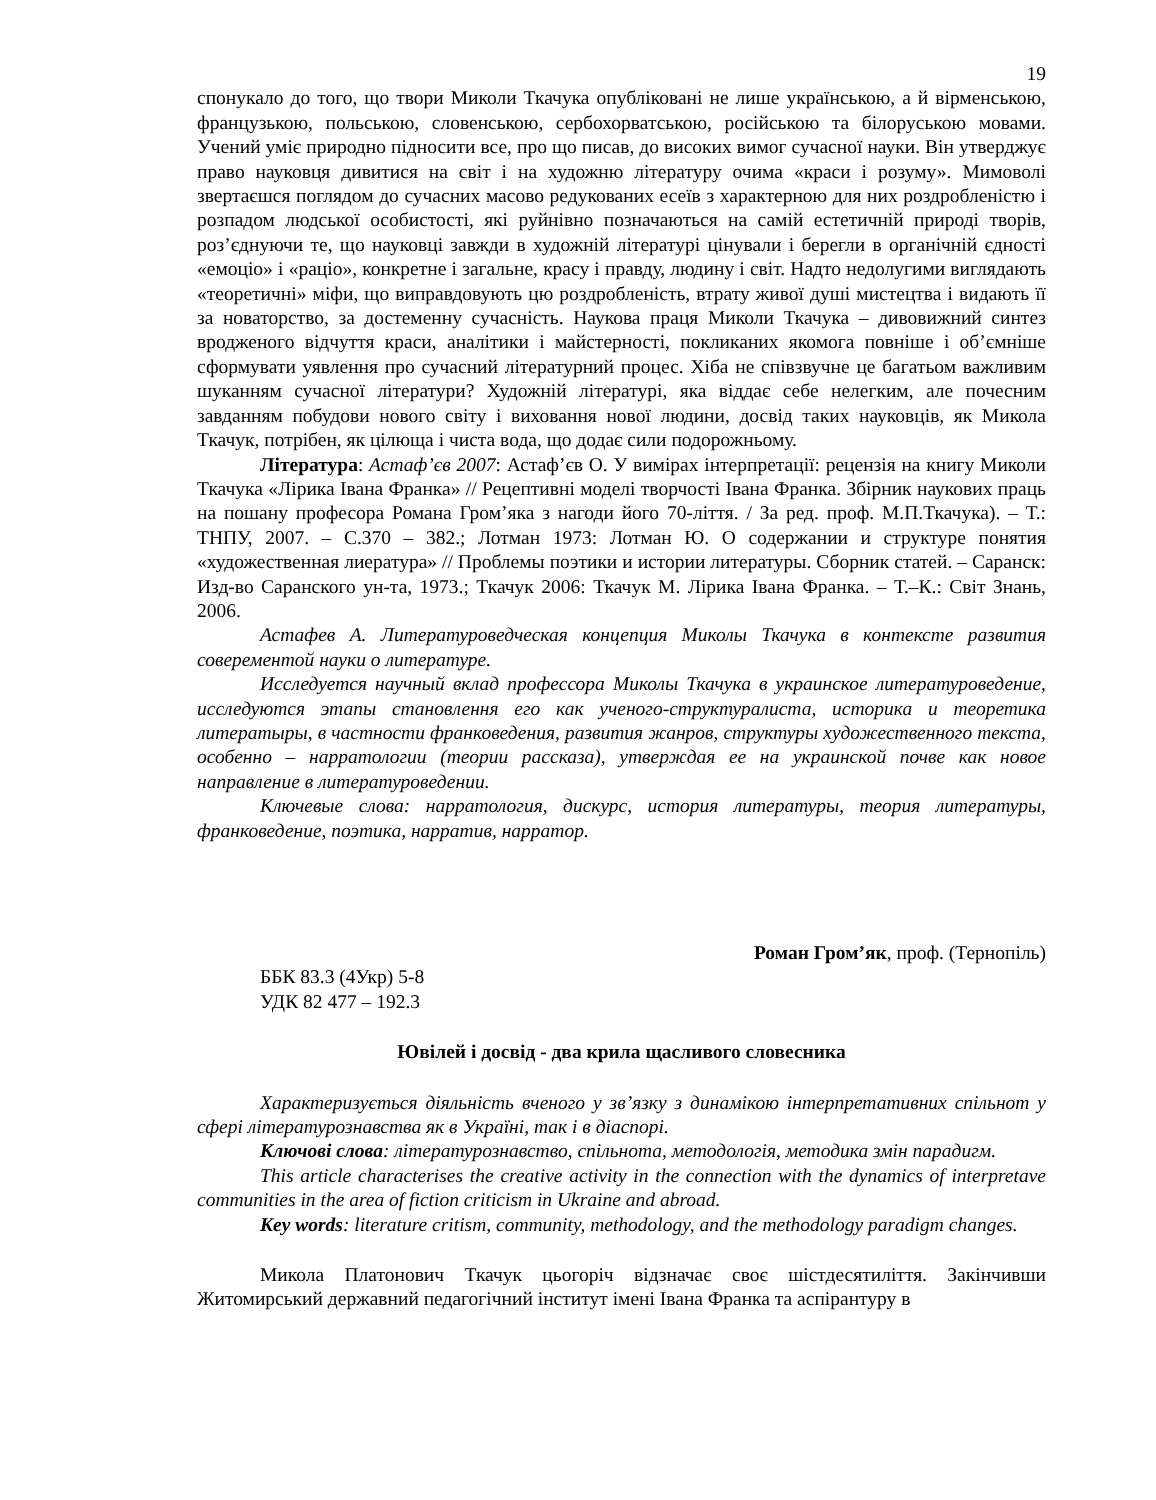19
спонукало до того, що твори Миколи Ткачука опубліковані не лише українською, а й вірменською, французькою, польською, словенською, сербохорватською, російською та білоруською мовами. Учений уміє природно підносити все, про що писав, до високих вимог сучасної науки. Він утверджує право науковця дивитися на світ і на художню літературу очима «краси і розуму». Мимоволі звертаєшся поглядом до сучасних масово редукованих есеїв з характерною для них роздробленістю і розпадом людської особистості, які руйнівно позначаються на самій естетичній природі творів, роз’єднуючи те, що науковці завжди в художній літературі цінували і берегли в органічній єдності «емоціо» і «раціо», конкретне і загальне, красу і правду, людину і світ. Надто недолугими виглядають «теоретичні» міфи, що виправдовують цю роздробленість, втрату живої душі мистецтва і видають її за новаторство, за достеменну сучасність. Наукова праця Миколи Ткачука – дивовижний синтез вродженого відчуття краси, аналітики і майстерності, покликаних якомога повніше і об’ємніше сформувати уявлення про сучасний літературний процес. Хіба не співзвучне це багатьом важливим шуканням сучасної літератури? Художній літературі, яка віддає себе нелегким, але почесним завданням побудови нового світу і виховання нової людини, досвід таких науковців, як Микола Ткачук, потрібен, як цілюща і чиста вода, що додає сили подорожньому.
Література: Астаф’єв 2007: Астаф’єв О. У вимірах інтерпретації: рецензія на книгу Миколи Ткачука «Лірика Івана Франка» // Рецептивні моделі творчості Івана Франка. Збірник наукових праць на пошану професора Романа Гром’яка з нагоди його 70-ліття. / За ред. проф. М.П.Ткачука). – Т.: ТНПУ, 2007. – С.370 – 382.; Лотман 1973: Лотман Ю. О содержании и структуре понятия «художественная лиература» // Проблемы поэтики и истории литературы. Сборник статей. – Саранск: Изд-во Саранского ун-та, 1973.; Ткачук 2006: Ткачук М. Лірика Івана Франка. – Т.–К.: Світ Знань, 2006.
Астафев А. Литературоведческая концепция Миколы Ткачука в контексте развития соверементой науки о литературе.
Исследуется научный вклад профессора Миколы Ткачука в украинское литературоведение, исследуются этапы становлення его как ученого-структуралиста, историка и теоретика литератыры, в частности франковедения, развития жанров, структуры художественного текста, особенно – нарратологии (теории рассказа), утверждая ее на украинской почве как новое направление в литературоведении.
Ключевые слова: нарратология, дискурс, история литературы, теория литературы, франковедение, поэтика, нарратив, нарратор.
Роман Гром’як, проф. (Тернопіль)
ББК 83.3 (4Укр) 5-8
УДК 82 477 – 192.3
Ювілей і досвід - два крила щасливого словесника
Характеризується діяльність вченого у зв’язку з динамікою інтерпретативних спільнот у сфері літературознавства як в Україні, так і в діаспорі.
Ключові слова: літературознавство, спільнота, методологія, методика змін парадигм.
This article characterises the creative activity in the connection with the dynamics of interpretave communities in the area of fiction criticism in Ukraine and abroad.
Key words: literature critism, community, methodology, and the methodology paradigm changes.
Микола Платонович Ткачук цьогоріч відзначає своє шістдесятиліття. Закінчивши Житомирський державний педагогічний інститут імені Івана Франка та аспірантуру в